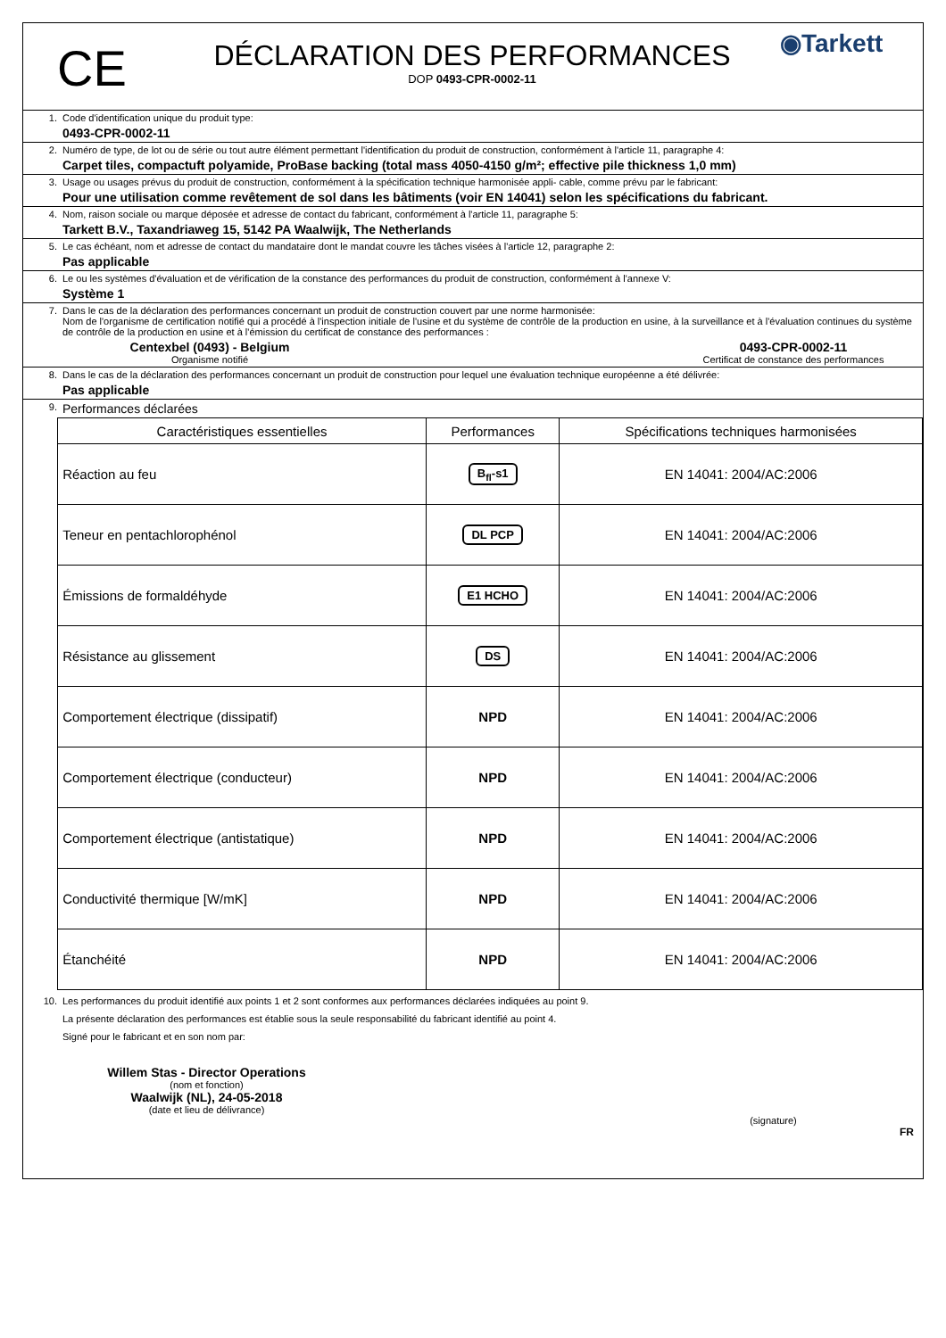CE
DÉCLARATION DES PERFORMANCES
DOP 0493-CPR-0002-11
◉Tarkett
1. Code d'identification unique du produit type:
0493-CPR-0002-11
2. Numéro de type, de lot ou de série ou tout autre élément permettant l'identification du produit de construction, conformément à l'article 11, paragraphe 4:
Carpet tiles, compactuft polyamide, ProBase backing (total mass 4050-4150 g/m²; effective pile thickness 1,0 mm)
3. Usage ou usages prévus du produit de construction, conformément à la spécification technique harmonisée appli- cable, comme prévu par le fabricant:
Pour une utilisation comme revêtement de sol dans les bâtiments (voir EN 14041) selon les spécifications du fabricant.
4. Nom, raison sociale ou marque déposée et adresse de contact du fabricant, conformément à l'article 11, paragraphe 5:
Tarkett B.V., Taxandriaweg 15, 5142 PA Waalwijk, The Netherlands
5. Le cas échéant, nom et adresse de contact du mandataire dont le mandat couvre les tâches visées à l'article 12, paragraphe 2:
Pas applicable
6. Le ou les systèmes d'évaluation et de vérification de la constance des performances du produit de construction, conformément à l'annexe V:
Système 1
7. Dans le cas de la déclaration des performances concernant un produit de construction couvert par une norme harmonisée:
Nom de l'organisme de certification notifié qui a procédé à l'inspection initiale de l'usine et du système de contrôle de la production en usine, à la surveillance et à l'évaluation continues du système de contrôle de la production en usine et à l'émission du certificat de constance des performances :
Centexbel (0493) - Belgium
Organisme notifié
0493-CPR-0002-11
Certificat de constance des performances
8. Dans le cas de la déclaration des performances concernant un produit de construction pour lequel une évaluation technique européenne a été délivrée:
Pas applicable
9.
Performances déclarées
| Caractéristiques essentielles | Performances | Spécifications techniques harmonisées |
| --- | --- | --- |
| Réaction au feu | B<sub>fl</sub>-s1 | EN 14041: 2004/AC:2006 |
| Teneur en pentachlorophénol | DL PCP | EN 14041: 2004/AC:2006 |
| Émissions de formaldéhyde | E1 HCHO | EN 14041: 2004/AC:2006 |
| Résistance au glissement | DS | EN 14041: 2004/AC:2006 |
| Comportement électrique (dissipatif) | NPD | EN 14041: 2004/AC:2006 |
| Comportement électrique (conducteur) | NPD | EN 14041: 2004/AC:2006 |
| Comportement électrique (antistatique) | NPD | EN 14041: 2004/AC:2006 |
| Conductivité thermique [W/mK] | NPD | EN 14041: 2004/AC:2006 |
| Étanchéité | NPD | EN 14041: 2004/AC:2006 |
10. Les performances du produit identifié aux points 1 et 2 sont conformes aux performances déclarées indiquées au point 9.
La présente déclaration des performances est établie sous la seule responsabilité du fabricant identifié au point 4.
Signé pour le fabricant et en son nom par:
Willem Stas - Director Operations
(nom et fonction)
Waalwijk (NL), 24-05-2018
(date et lieu de délivrance)
(signature)
FR